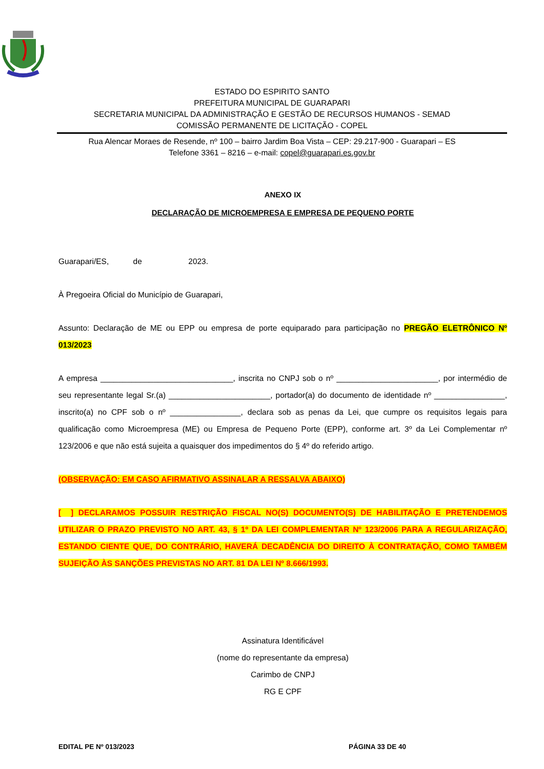ESTADO DO ESPIRITO SANTO
PREFEITURA MUNICIPAL DE GUARAPARI
SECRETARIA MUNICIPAL DA ADMINISTRAÇÃO E GESTÃO DE RECURSOS HUMANOS - SEMAD
COMISSÃO PERMANENTE DE LICITAÇÃO - COPEL
Rua Alencar Moraes de Resende, nº 100 – bairro Jardim Boa Vista – CEP: 29.217-900 - Guarapari – ES
Telefone 3361 – 8216 – e-mail: copel@guarapari.es.gov.br
ANEXO IX
DECLARAÇÃO DE MICROEMPRESA E EMPRESA DE PEQUENO PORTE
Guarapari/ES, de 2023.
À Pregoeira Oficial do Município de Guarapari,
Assunto: Declaração de ME ou EPP ou empresa de porte equiparado para participação no PREGÃO ELETRÔNICO Nº 013/2023
A empresa ______________________________, inscrita no CNPJ sob o nº _______________________, por intermédio de seu representante legal Sr.(a) _______________________, portador(a) do documento de identidade nº ________________, inscrito(a) no CPF sob o nº ________________, declara sob as penas da Lei, que cumpre os requisitos legais para qualificação como Microempresa (ME) ou Empresa de Pequeno Porte (EPP), conforme art. 3º da Lei Complementar nº 123/2006 e que não está sujeita a quaisquer dos impedimentos do § 4º do referido artigo.
(OBSERVAÇÃO: EM CASO AFIRMATIVO ASSINALAR A RESSALVA ABAIXO)
[ ] DECLARAMOS POSSUIR RESTRIÇÃO FISCAL NO(S) DOCUMENTO(S) DE HABILITAÇÃO E PRETENDEMOS UTILIZAR O PRAZO PREVISTO NO ART. 43, § 1º DA LEI COMPLEMENTAR Nº 123/2006 PARA A REGULARIZAÇÃO, ESTANDO CIENTE QUE, DO CONTRÁRIO, HAVERÁ DECADÊNCIA DO DIREITO À CONTRATAÇÃO, COMO TAMBÉM SUJEIÇÃO ÀS SANÇÕES PREVISTAS NO ART. 81 DA LEI Nº 8.666/1993.
Assinatura Identificável
(nome do representante da empresa)
Carimbo de CNPJ
RG E CPF
EDITAL PE Nº 013/2023 PÁGINA 33 DE 40